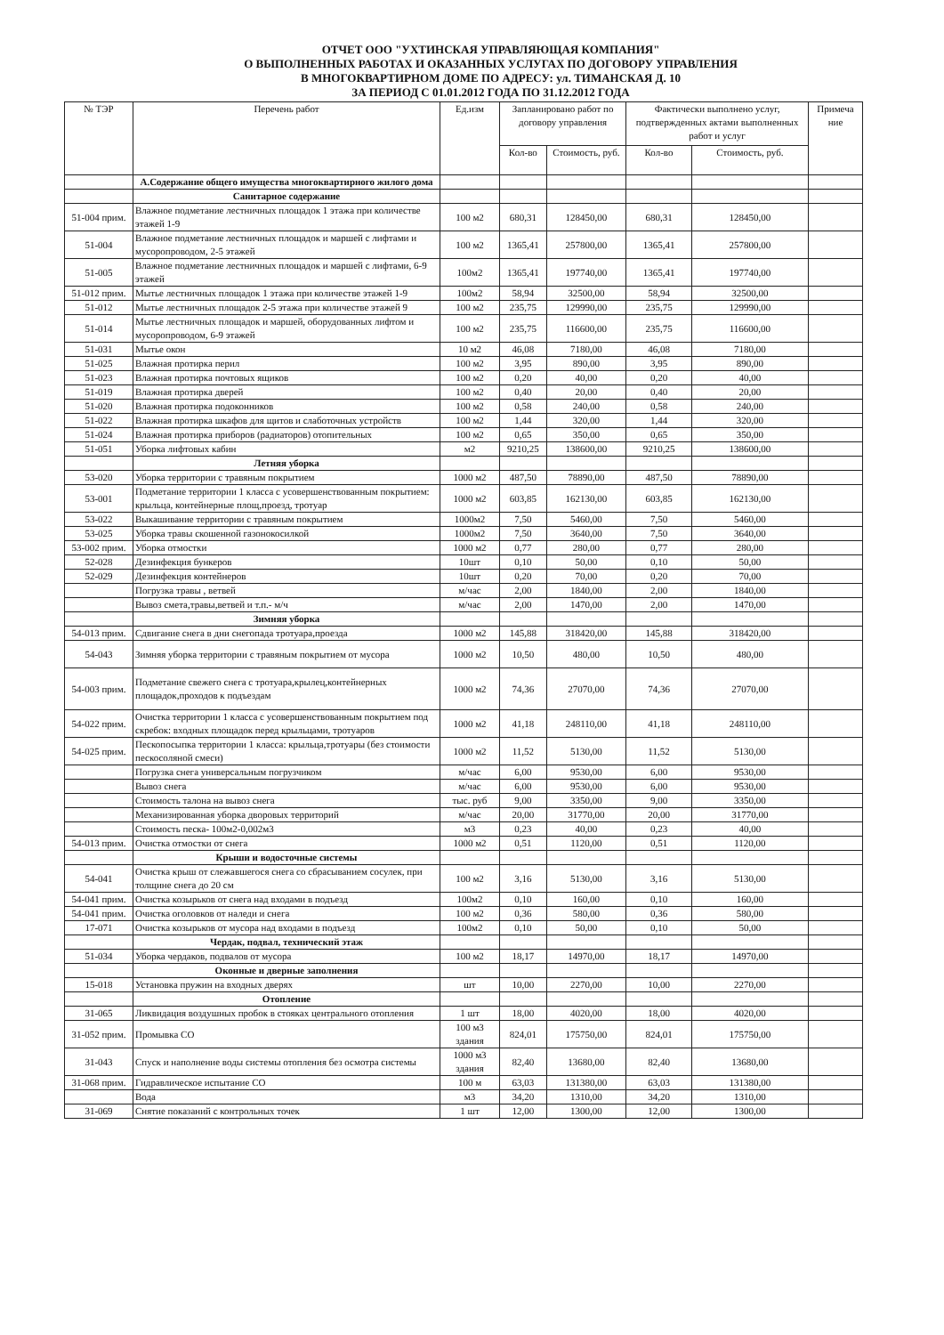ОТЧЕТ ООО "УХТИНСКАЯ УПРАВЛЯЮЩАЯ КОМПАНИЯ"
О ВЫПОЛНЕННЫХ РАБОТАХ И ОКАЗАННЫХ УСЛУГАХ ПО ДОГОВОРУ УПРАВЛЕНИЯ
В МНОГОКВАРТИРНОМ ДОМЕ ПО АДРЕСУ: ул. ТИМАНСКАЯ Д. 10
ЗА ПЕРИОД С 01.01.2012 ГОДА ПО 31.12.2012 ГОДА
| № ТЭР | Перечень работ | Ед.изм | Запланировано работ по договору управления | | Фактически выполнено услуг, подтвержденных актами выполненных работ и услуг | | Примеча ние |
| --- | --- | --- | --- | --- | --- | --- | --- |
| | | | Кол-во | Стоимость, руб. | Кол-во | Стоимость, руб. | |
| | А.Содержание общего имущества многоквартирного жилого дома | | | | | | |
| | Санитарное содержание | | | | | | |
| 51-004 прим. | Влажное подметание лестничных площадок 1 этажа при количестве этажей 1-9 | 100 м2 | 680,31 | 128450,00 | 680,31 | 128450,00 | |
| 51-004 | Влажное подметание лестничных площадок и маршей с лифтами и мусоропроводом, 2-5 этажей | 100 м2 | 1365,41 | 257800,00 | 1365,41 | 257800,00 | |
| 51-005 | Влажное подметание лестничных площадок и маршей с лифтами, 6-9 этажей | 100м2 | 1365,41 | 197740,00 | 1365,41 | 197740,00 | |
| 51-012 прим. | Мытье лестничных площадок 1 этажа при количестве этажей 1-9 | 100м2 | 58,94 | 32500,00 | 58,94 | 32500,00 | |
| 51-012 | Мытье лестничных площадок 2-5 этажа при количестве этажей 9 | 100 м2 | 235,75 | 129990,00 | 235,75 | 129990,00 | |
| 51-014 | Мытье лестничных площадок и маршей, оборудованных лифтом и мусоропроводом, 6-9 этажей | 100 м2 | 235,75 | 116600,00 | 235,75 | 116600,00 | |
| 51-031 | Мытье окон | 10 м2 | 46,08 | 7180,00 | 46,08 | 7180,00 | |
| 51-025 | Влажная протирка перил | 100 м2 | 3,95 | 890,00 | 3,95 | 890,00 | |
| 51-023 | Влажная протирка почтовых ящиков | 100 м2 | 0,20 | 40,00 | 0,20 | 40,00 | |
| 51-019 | Влажная протирка дверей | 100 м2 | 0,40 | 20,00 | 0,40 | 20,00 | |
| 51-020 | Влажная протирка подоконников | 100 м2 | 0,58 | 240,00 | 0,58 | 240,00 | |
| 51-022 | Влажная протирка шкафов для щитов и слаботочных устройств | 100 м2 | 1,44 | 320,00 | 1,44 | 320,00 | |
| 51-024 | Влажная протирка приборов (радиаторов) отопительных | 100 м2 | 0,65 | 350,00 | 0,65 | 350,00 | |
| 51-051 | Уборка лифтовых кабин | м2 | 9210,25 | 138600,00 | 9210,25 | 138600,00 | |
| | Летняя уборка | | | | | | |
| 53-020 | Уборка территории с травяным покрытием | 1000 м2 | 487,50 | 78890,00 | 487,50 | 78890,00 | |
| 53-001 | Подметание территории 1 класса с усовершенствованным покрытием: крыльца, контейнерные площ,проезд, тротуар | 1000 м2 | 603,85 | 162130,00 | 603,85 | 162130,00 | |
| 53-022 | Выкашивание территории с травяным покрытием | 1000м2 | 7,50 | 5460,00 | 7,50 | 5460,00 | |
| 53-025 | Уборка травы скошенной газонокосилкой | 1000м2 | 7,50 | 3640,00 | 7,50 | 3640,00 | |
| 53-002 прим. | Уборка отмостки | 1000 м2 | 0,77 | 280,00 | 0,77 | 280,00 | |
| 52-028 | Дезинфекция бункеров | 10шт | 0,10 | 50,00 | 0,10 | 50,00 | |
| 52-029 | Дезинфекция контейнеров | 10шт | 0,20 | 70,00 | 0,20 | 70,00 | |
| | Погрузка травы , ветвей | м/час | 2,00 | 1840,00 | 2,00 | 1840,00 | |
| | Вывоз смета,травы,ветвей и т.п.- м/ч | м/час | 2,00 | 1470,00 | 2,00 | 1470,00 | |
| | Зимняя уборка | | | | | | |
| 54-013 прим. | Сдвигание снега в дни снегопада тротуара,проезда | 1000 м2 | 145,88 | 318420,00 | 145,88 | 318420,00 | |
| 54-043 | Зимняя уборка территории с травяным покрытием от мусора | 1000 м2 | 10,50 | 480,00 | 10,50 | 480,00 | |
| 54-003 прим. | Подметание свежего снега с тротуара,крылец,контейнерных площадок,проходов к подъездам | 1000 м2 | 74,36 | 27070,00 | 74,36 | 27070,00 | |
| 54-022 прим. | Очистка территории 1 класса с усовершенствованным покрытием под скребок: входных площадок перед крыльцами, тротуаров | 1000 м2 | 41,18 | 248110,00 | 41,18 | 248110,00 | |
| 54-025 прим. | Пескопосыпка территории 1 класса: крыльца,тротуары (без стоимости пескосоляной смеси) | 1000 м2 | 11,52 | 5130,00 | 11,52 | 5130,00 | |
| | Погрузка снега универсальным погрузчиком | м/час | 6,00 | 9530,00 | 6,00 | 9530,00 | |
| | Вывоз снега | м/час | 6,00 | 9530,00 | 6,00 | 9530,00 | |
| | Стоимость талона на вывоз снега | тыс. руб | 9,00 | 3350,00 | 9,00 | 3350,00 | |
| | Механизированная уборка дворовых территорий | м/час | 20,00 | 31770,00 | 20,00 | 31770,00 | |
| | Стоимость песка- 100м2-0,002м3 | м3 | 0,23 | 40,00 | 0,23 | 40,00 | |
| 54-013 прим. | Очистка отмостки от снега | 1000 м2 | 0,51 | 1120,00 | 0,51 | 1120,00 | |
| | Крыши и водосточные системы | | | | | | |
| 54-041 | Очистка крыш от слежавшегося снега со сбрасыванием сосулек, при толщине снега до 20 см | 100 м2 | 3,16 | 5130,00 | 3,16 | 5130,00 | |
| 54-041 прим. | Очистка козырьков от снега над входами в подъезд | 100м2 | 0,10 | 160,00 | 0,10 | 160,00 | |
| 54-041 прим. | Очистка оголовков от наледи и снега | 100 м2 | 0,36 | 580,00 | 0,36 | 580,00 | |
| 17-071 | Очистка козырьков от мусора над входами в подъезд | 100м2 | 0,10 | 50,00 | 0,10 | 50,00 | |
| | Чердак, подвал, технический этаж | | | | | | |
| 51-034 | Уборка чердаков, подвалов от мусора | 100 м2 | 18,17 | 14970,00 | 18,17 | 14970,00 | |
| | Оконные и дверные заполнения | | | | | | |
| 15-018 | Установка пружин на входных дверях | шт | 10,00 | 2270,00 | 10,00 | 2270,00 | |
| | Отопление | | | | | | |
| 31-065 | Ликвидация воздушных пробок в стояках центрального отопления | 1 шт | 18,00 | 4020,00 | 18,00 | 4020,00 | |
| 31-052 прим. | Промывка СО | 100 м3 здания | 824,01 | 175750,00 | 824,01 | 175750,00 | |
| 31-043 | Спуск и наполнение воды системы отопления без осмотра системы | 1000 м3 здания | 82,40 | 13680,00 | 82,40 | 13680,00 | |
| 31-068 прим. | Гидравлическое испытание СО | 100 м | 63,03 | 131380,00 | 63,03 | 131380,00 | |
| | Вода | м3 | 34,20 | 1310,00 | 34,20 | 1310,00 | |
| 31-069 | Снятие показаний с контрольных точек | 1 шт | 12,00 | 1300,00 | 12,00 | 1300,00 | |